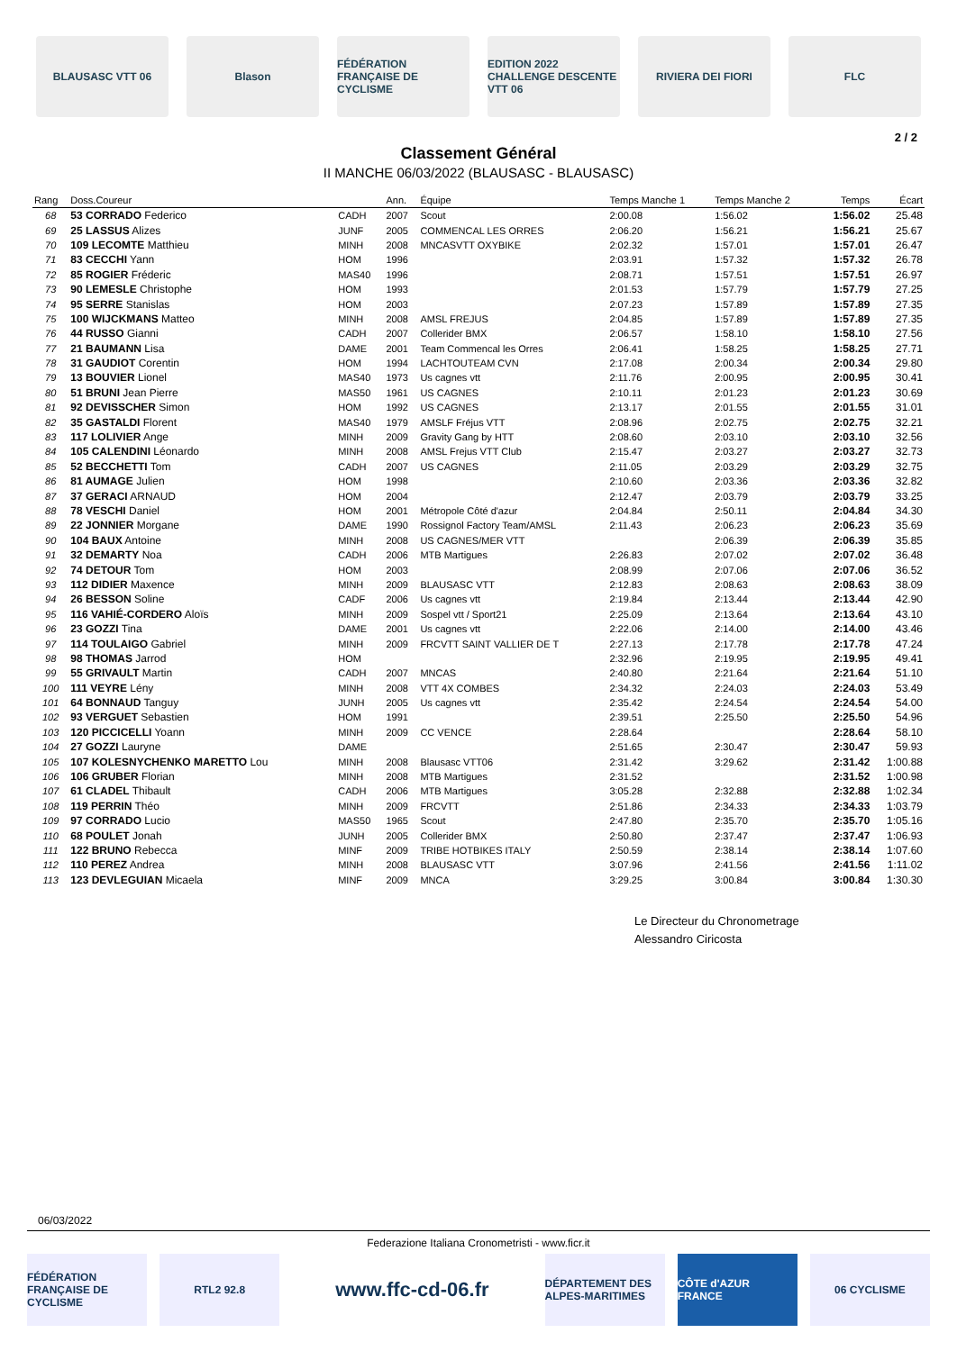BLAUSASC VTT 06 Blason
FÉDÉRATION FRANÇAISE DE CYCLISME
EDITION 2022 CHALLENGE DESCENTE VTT 06
RIVIERA DEI FIORI FLC
2 / 2
Classement Général
II MANCHE 06/03/2022 (BLAUSASC - BLAUSASC)
| Rang | Doss.Coureur | | Ann. | Équipe | Temps Manche 1 | Temps Manche 2 | Temps | Écart |
| --- | --- | --- | --- | --- | --- | --- | --- | --- |
| 68 | 53 CORRADO Federico | CADH | 2007 | Scout | 2:00.08 | 1:56.02 | 1:56.02 | 25.48 |
| 69 | 25 LASSUS Alizes | JUNF | 2005 | COMMENCAL LES ORRES | 2:06.20 | 1:56.21 | 1:56.21 | 25.67 |
| 70 | 109 LECOMTE Matthieu | MINH | 2008 | MNCASVTT OXYBIKE | 2:02.32 | 1:57.01 | 1:57.01 | 26.47 |
| 71 | 83 CECCHI Yann | HOM | 1996 | | 2:03.91 | 1:57.32 | 1:57.32 | 26.78 |
| 72 | 85 ROGIER Fréderic | MAS40 | 1996 | | 2:08.71 | 1:57.51 | 1:57.51 | 26.97 |
| 73 | 90 LEMESLE Christophe | HOM | 1993 | | 2:01.53 | 1:57.79 | 1:57.79 | 27.25 |
| 74 | 95 SERRE Stanislas | HOM | 2003 | | 2:07.23 | 1:57.89 | 1:57.89 | 27.35 |
| 75 | 100 WIJCKMANS Matteo | MINH | 2008 | AMSL FREJUS | 2:04.85 | 1:57.89 | 1:57.89 | 27.35 |
| 76 | 44 RUSSO Gianni | CADH | 2007 | Colleride​r BMX | 2:06.57 | 1:58.10 | 1:58.10 | 27.56 |
| 77 | 21 BAUMANN Lisa | DAME | 2001 | Team Commencal les Orres | 2:06.41 | 1:58.25 | 1:58.25 | 27.71 |
| 78 | 31 GAUDIOT Corentin | HOM | 1994 | LACHTOUTEAM CVN | 2:17.08 | 2:00.34 | 2:00.34 | 29.80 |
| 79 | 13 BOUVIER Lionel | MAS40 | 1973 | Us cagnes vtt | 2:11.76 | 2:00.95 | 2:00.95 | 30.41 |
| 80 | 51 BRUNI Jean Pierre | MAS50 | 1961 | US CAGNES | 2:10.11 | 2:01.23 | 2:01.23 | 30.69 |
| 81 | 92 DEVISSCHER Simon | HOM | 1992 | US CAGNES | 2:13.17 | 2:01.55 | 2:01.55 | 31.01 |
| 82 | 35 GASTALDI Florent | MAS40 | 1979 | AMSLF Fréjus VTT | 2:08.96 | 2:02.75 | 2:02.75 | 32.21 |
| 83 | 117 LOLIVIER Ange | MINH | 2009 | Gravity Gang by HTT | 2:08.60 | 2:03.10 | 2:03.10 | 32.56 |
| 84 | 105 CALENDINI Léonardo | MINH | 2008 | AMSL Frejus VTT Club | 2:15.47 | 2:03.27 | 2:03.27 | 32.73 |
| 85 | 52 BECCHETTI Tom | CADH | 2007 | US CAGNES | 2:11.05 | 2:03.29 | 2:03.29 | 32.75 |
| 86 | 81 AUMAGE Julien | HOM | 1998 | | 2:10.60 | 2:03.36 | 2:03.36 | 32.82 |
| 87 | 37 GERACI ARNAUD | HOM | 2004 | | 2:12.47 | 2:03.79 | 2:03.79 | 33.25 |
| 88 | 78 VESCHI Daniel | HOM | 2001 | Métropole Côté d'azur | 2:04.84 | 2:50.11 | 2:04.84 | 34.30 |
| 89 | 22 JONNIER Morgane | DAME | 1990 | Rossignol Factory Team/AMSL | 2:11.43 | 2:06.23 | 2:06.23 | 35.69 |
| 90 | 104 BAUX Antoine | MINH | 2008 | US CAGNES/MER VTT | | 2:06.39 | 2:06.39 | 35.85 |
| 91 | 32 DEMARTY Noa | CADH | 2006 | MTB Martigues | 2:26.83 | 2:07.02 | 2:07.02 | 36.48 |
| 92 | 74 DETOUR Tom | HOM | 2003 | | 2:08.99 | 2:07.06 | 2:07.06 | 36.52 |
| 93 | 112 DIDIER Maxence | MINH | 2009 | BLAUSASC VTT | 2:12.83 | 2:08.63 | 2:08.63 | 38.09 |
| 94 | 26 BESSON Soline | CADF | 2006 | Us cagnes vtt | 2:19.84 | 2:13.44 | 2:13.44 | 42.90 |
| 95 | 116 VAHIÉ-CORDERO Aloïs | MINH | 2009 | Sospel vtt / Sport21 | 2:25.09 | 2:13.64 | 2:13.64 | 43.10 |
| 96 | 23 GOZZI Tina | DAME | 2001 | Us cagnes vtt | 2:22.06 | 2:14.00 | 2:14.00 | 43.46 |
| 97 | 114 TOULAIGO Gabriel | MINH | 2009 | FRCVTT SAINT VALLIER DE T | 2:27.13 | 2:17.78 | 2:17.78 | 47.24 |
| 98 | 98 THOMAS Jarrod | HOM | | | 2:32.96 | 2:19.95 | 2:19.95 | 49.41 |
| 99 | 55 GRIVAULT Martin | CADH | 2007 | MNCAS | 2:40.80 | 2:21.64 | 2:21.64 | 51.10 |
| 100 | 111 VEYRE Lény | MINH | 2008 | VTT 4X COMBES | 2:34.32 | 2:24.03 | 2:24.03 | 53.49 |
| 101 | 64 BONNAUD Tanguy | JUNH | 2005 | Us cagnes vtt | 2:35.42 | 2:24.54 | 2:24.54 | 54.00 |
| 102 | 93 VERGUET Sebastien | HOM | 1991 | | 2:39.51 | 2:25.50 | 2:25.50 | 54.96 |
| 103 | 120 PICCICELLI Yoann | MINH | 2009 | CC VENCE | 2:28.64 | | 2:28.64 | 58.10 |
| 104 | 27 GOZZI Lauryne | DAME | | | 2:51.65 | 2:30.47 | 2:30.47 | 59.93 |
| 105 | 107 KOLESNYCHENKO MARETTO Lou | MINH | 2008 | Blausasc VTT06 | 2:31.42 | 3:29.62 | 2:31.42 | 1:00.88 |
| 106 | 106 GRUBER Florian | MINH | 2008 | MTB Martigues | 2:31.52 | | 2:31.52 | 1:00.98 |
| 107 | 61 CLADEL Thibault | CADH | 2006 | MTB Martigues | 3:05.28 | 2:32.88 | 2:32.88 | 1:02.34 |
| 108 | 119 PERRIN Théo | MINH | 2009 | FRCVTT | 2:51.86 | 2:34.33 | 2:34.33 | 1:03.79 |
| 109 | 97 CORRADO Lucio | MAS50 | 1965 | Scout | 2:47.80 | 2:35.70 | 2:35.70 | 1:05.16 |
| 110 | 68 POULET Jonah | JUNH | 2005 | Collerider BMX | 2:50.80 | 2:37.47 | 2:37.47 | 1:06.93 |
| 111 | 122 BRUNO Rebecca | MINF | 2009 | TRIBE HOTBIKES ITALY | 2:50.59 | 2:38.14 | 2:38.14 | 1:07.60 |
| 112 | 110 PEREZ Andrea | MINH | 2008 | BLAUSASC VTT | 3:07.96 | 2:41.56 | 2:41.56 | 1:11.02 |
| 113 | 123 DEVLEGUIAN Micaela | MINF | 2009 | MNCA | 3:29.25 | 3:00.84 | 3:00.84 | 1:30.30 |
Le Directeur du Chronometrage
Alessandro Ciricosta
06/03/2022
Federazione Italiana Cronometristi - www.ficr.it
FÉDÉRATION FRANÇAISE DE CYCLISME
RTL2 92.8
www.ffc-cd-06.fr
DÉPARTEMENT DES ALPES-MARITIMES
CÔTE d'AZUR FRANCE 06 CYCLISME